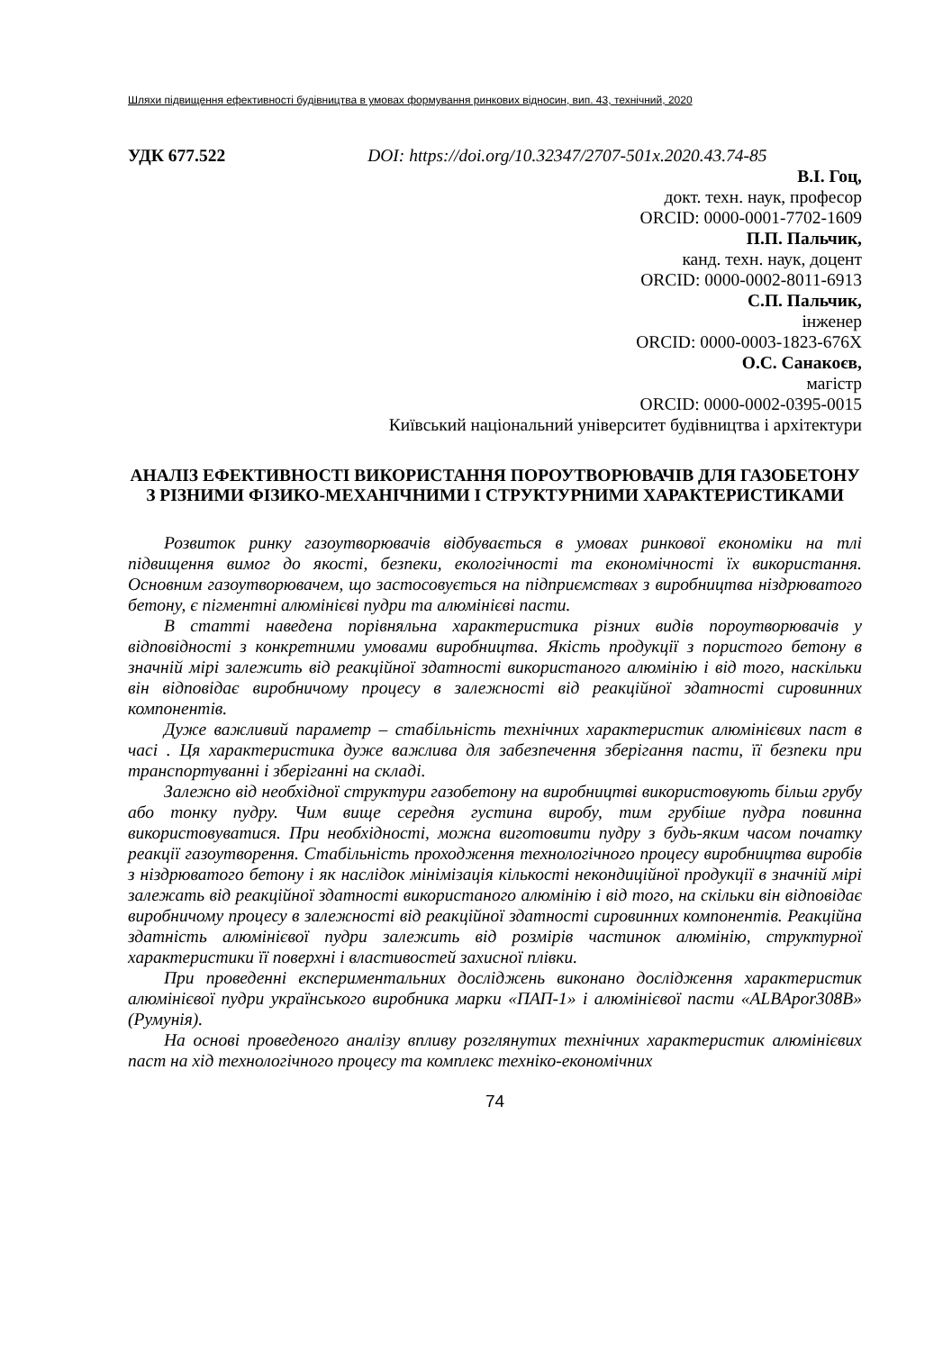Шляхи підвищення ефективності будівництва в умовах формування ринкових відносин, вип. 43, технічний, 2020
УДК 677.522 DOI: https://doi.org/10.32347/2707-501x.2020.43.74-85
В.І. Гоц,
докт. техн. наук, професор
ORCID: 0000-0001-7702-1609
П.П. Пальчик,
канд. техн. наук, доцент
ORCID: 0000-0002-8011-6913
С.П. Пальчик,
інженер
ORCID: 0000-0003-1823-676Х
О.С. Санакоєв,
магістр
ORCID: 0000-0002-0395-0015
Київський національний університет будівництва і архітектури
АНАЛІЗ ЕФЕКТИВНОСТІ ВИКОРИСТАННЯ ПОРОУТВОРЮВАЧІВ ДЛЯ ГАЗОБЕТОНУ З РІЗНИМИ ФІЗИКО-МЕХАНІЧНИМИ І СТРУКТУРНИМИ ХАРАКТЕРИСТИКАМИ
Розвиток ринку газоутворювачів відбувається в умовах ринкової економіки на тлі підвищення вимог до якості, безпеки, екологічності та економічності їх використання. Основним газоутворювачем, що застосовується на підприємствах з виробництва ніздрюватого бетону, є пігментні алюмінієві пудри та алюмінієві пасти.
В статті наведена порівняльна характеристика різних видів пороутворювачів у відповідності з конкретними умовами виробництва. Якість продукції з пористого бетону в значній мірі залежить від реакційної здатності використаного алюмінію і від того, наскільки він відповідає виробничому процесу в залежності від реакційної здатності сировинних компонентів.
Дуже важливий параметр – стабільність технічних характеристик алюмінієвих паст в часі . Ця характеристика дуже важлива для забезпечення зберігання пасти, її безпеки при транспортуванні і зберіганні на складі.
Залежно від необхідної структури газобетону на виробництві використовують більш грубу або тонку пудру. Чим вище середня густина виробу, тим грубіше пудра повинна використовуватися. При необхідності, можна виготовити пудру з будь-яким часом початку реакції газоутворення. Стабільність проходження технологічного процесу виробництва виробів з ніздрюватого бетону і як наслідок мінімізація кількості некондиційної продукції в значній мірі залежать від реакційної здатності використаного алюмінію і від того, на скільки він відповідає виробничому процесу в залежності від реакційної здатності сировинних компонентів. Реакційна здатність алюмінієвої пудри залежить від розмірів частинок алюмінію, структурної характеристики її поверхні і властивостей захисної плівки.
При проведенні експериментальних досліджень виконано дослідження характеристик алюмінієвої пудри українського виробника марки «ПАП-1» і алюмінієвої пасти «ALBApor308B» (Румунія).
На основі проведеного аналізу впливу розглянутих технічних характеристик алюмінієвих паст на хід технологічного процесу та комплекс техніко-економічних
74